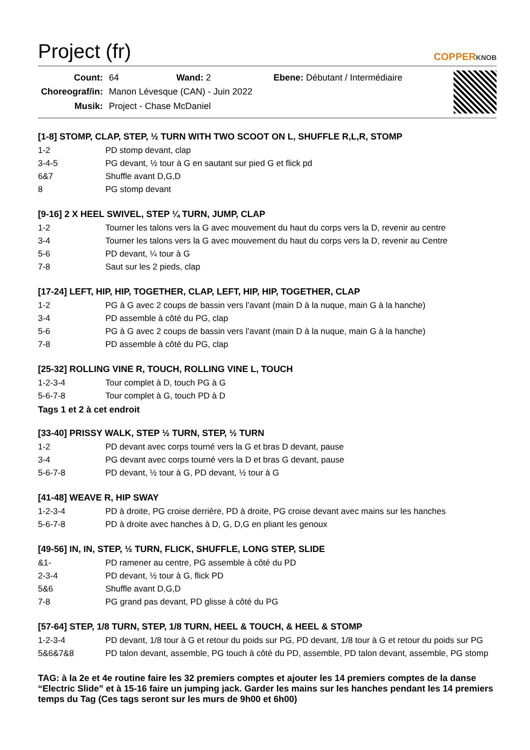Project (fr)
COPPERKNOB
| Count: | 64 Wand: 2 Ebene: Débutant / Intermédiaire |
| Choreograf/in: | Manon Lévesque (CAN) - Juin 2022 |
| Musik: | Project - Chase McDaniel |
[1-8] STOMP, CLAP, STEP, ½ TURN WITH TWO SCOOT ON L, SHUFFLE R,L,R, STOMP
| 1-2 | PD stomp devant, clap |
| 3-4-5 | PG devant, ½ tour à G en sautant sur pied G et flick pd |
| 6&7 | Shuffle avant D,G,D |
| 8 | PG stomp devant |
[9-16] 2 X HEEL SWIVEL, STEP ¼ TURN, JUMP, CLAP
| 1-2 | Tourner les talons vers la G avec mouvement du haut du corps vers la D, revenir au centre |
| 3-4 | Tourner les talons vers la G avec mouvement du haut du corps vers la D, revenir au Centre |
| 5-6 | PD devant, ¼ tour à G |
| 7-8 | Saut sur les 2 pieds, clap |
[17-24] LEFT, HIP, HIP, TOGETHER, CLAP, LEFT, HIP, HIP, TOGETHER, CLAP
| 1-2 | PG à G avec 2 coups de bassin vers l’avant (main D à la nuque, main G à la hanche) |
| 3-4 | PD assemble à côté du PG, clap |
| 5-6 | PG à G avec 2 coups de bassin vers l’avant (main D à la nuque, main G à la hanche) |
| 7-8 | PD assemble à côté du PG, clap |
[25-32] ROLLING VINE R, TOUCH, ROLLING VINE L, TOUCH
| 1-2-3-4 | Tour complet à D, touch PG à G |
| 5-6-7-8 | Tour complet à G, touch PD à D |
Tags 1 et 2 à cet endroit
[33-40] PRISSY WALK, STEP ½ TURN, STEP, ½ TURN
| 1-2 | PD devant avec corps tourné vers la G et bras D devant, pause |
| 3-4 | PG devant avec corps tourné vers la D et bras G devant, pause |
| 5-6-7-8 | PD devant, ½ tour à G, PD devant, ½ tour à G |
[41-48] WEAVE R, HIP SWAY
| 1-2-3-4 | PD à droite, PG croise derrière, PD à droite, PG croise devant avec mains sur les hanches |
| 5-6-7-8 | PD à droite avec hanches à D, G, D,G en pliant les genoux |
[49-56] IN, IN, STEP, ½ TURN, FLICK, SHUFFLE, LONG STEP, SLIDE
| &1- | PD ramener au centre, PG assemble à côté du PD |
| 2-3-4 | PD devant, ½ tour à G, flick PD |
| 5&6 | Shuffle avant D,G,D |
| 7-8 | PG grand pas devant, PD glisse à côté du PG |
[57-64] STEP, 1/8 TURN, STEP, 1/8 TURN, HEEL & TOUCH, & HEEL & STOMP
| 1-2-3-4 | PD devant, 1/8 tour à G et retour du poids sur PG, PD devant, 1/8 tour à G et retour du poids sur PG |
| 5&6&7&8 | PD talon devant, assemble, PG touch à côté du PD, assemble, PD talon devant, assemble, PG stomp |
TAG: à la 2e et 4e routine faire les 32 premiers comptes et ajouter les 14 premiers comptes de la danse “Electric Slide” et à 15-16 faire un jumping jack. Garder les mains sur les hanches pendant les 14 premiers temps du Tag (Ces tags seront sur les murs de 9h00 et 6h00)